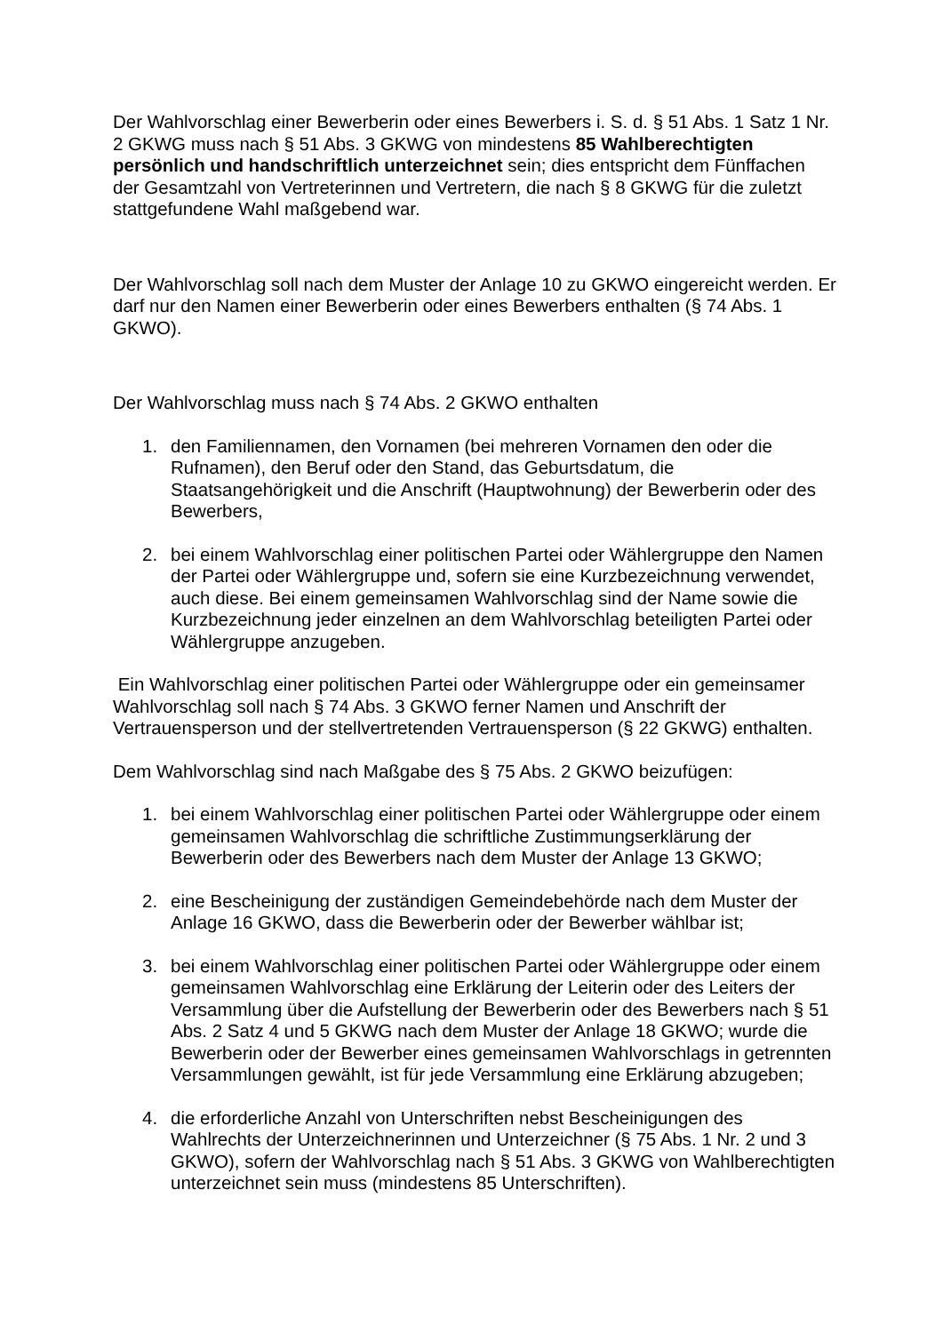Der Wahlvorschlag einer Bewerberin oder eines Bewerbers i. S. d. § 51 Abs. 1 Satz 1 Nr. 2 GKWG muss nach § 51 Abs. 3 GKWG von mindestens 85 Wahlberechtigten persönlich und handschriftlich unterzeichnet sein; dies entspricht dem Fünffachen der Gesamtzahl von Vertreterinnen und Vertretern, die nach § 8 GKWG für die zuletzt stattgefundene Wahl maßgebend war.
Der Wahlvorschlag soll nach dem Muster der Anlage 10 zu GKWO eingereicht werden. Er darf nur den Namen einer Bewerberin oder eines Bewerbers enthalten (§ 74 Abs. 1 GKWO).
Der Wahlvorschlag muss nach § 74 Abs. 2 GKWO enthalten
1. den Familiennamen, den Vornamen (bei mehreren Vornamen den oder die Rufnamen), den Beruf oder den Stand, das Geburtsdatum, die Staatsangehörigkeit und die Anschrift (Hauptwohnung) der Bewerberin oder des Bewerbers,
2. bei einem Wahlvorschlag einer politischen Partei oder Wählergruppe den Namen der Partei oder Wählergruppe und, sofern sie eine Kurzbezeichnung verwendet, auch diese. Bei einem gemeinsamen Wahlvorschlag sind der Name sowie die Kurzbezeichnung jeder einzelnen an dem Wahlvorschlag beteiligten Partei oder Wählergruppe anzugeben.
Ein Wahlvorschlag einer politischen Partei oder Wählergruppe oder ein gemeinsamer Wahlvorschlag soll nach § 74 Abs. 3 GKWO ferner Namen und Anschrift der Vertrauensperson und der stellvertretenden Vertrauensperson (§ 22 GKWG) enthalten.
Dem Wahlvorschlag sind nach Maßgabe des § 75 Abs. 2 GKWO beizufügen:
1. bei einem Wahlvorschlag einer politischen Partei oder Wählergruppe oder einem gemeinsamen Wahlvorschlag die schriftliche Zustimmungserklärung der Bewerberin oder des Bewerbers nach dem Muster der Anlage 13 GKWO;
2. eine Bescheinigung der zuständigen Gemeindebehörde nach dem Muster der Anlage 16 GKWO, dass die Bewerberin oder der Bewerber wählbar ist;
3. bei einem Wahlvorschlag einer politischen Partei oder Wählergruppe oder einem gemeinsamen Wahlvorschlag eine Erklärung der Leiterin oder des Leiters der Versammlung über die Aufstellung der Bewerberin oder des Bewerbers nach § 51 Abs. 2 Satz 4 und 5 GKWG nach dem Muster der Anlage 18 GKWO; wurde die Bewerberin oder der Bewerber eines gemeinsamen Wahlvorschlags in getrennten Versammlungen gewählt, ist für jede Versammlung eine Erklärung abzugeben;
4. die erforderliche Anzahl von Unterschriften nebst Bescheinigungen des Wahlrechts der Unterzeichnerinnen und Unterzeichner (§ 75 Abs. 1 Nr. 2 und 3 GKWO), sofern der Wahlvorschlag nach § 51 Abs. 3 GKWG von Wahlberechtigten unterzeichnet sein muss (mindestens 85 Unterschriften).